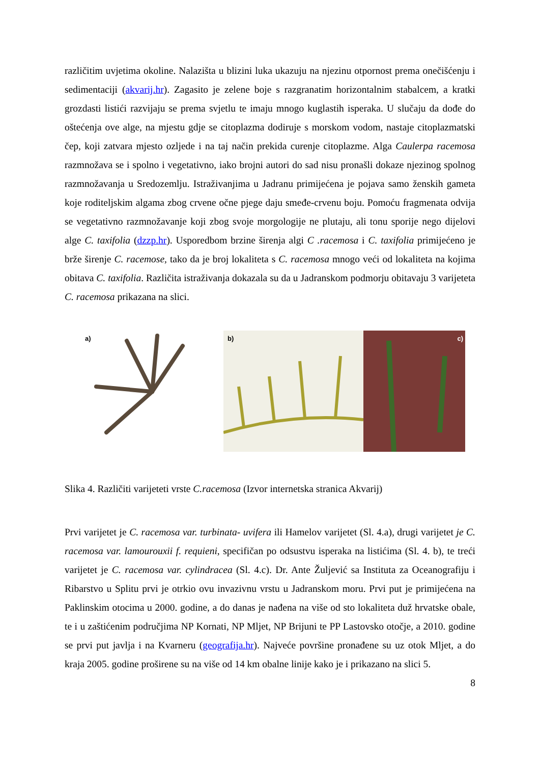različitim uvjetima okoline. Nalazišta u blizini luka ukazuju na njezinu otpornost prema onečišćenju i sedimentaciji (akvarij.hr). Zagasito je zelene boje s razgranatim horizontalnim stabalcem, a kratki grozdasti listići razvijaju se prema svjetlu te imaju mnogo kuglastih isperaka. U slučaju da dođe do oštećenja ove alge, na mjestu gdje se citoplazma dodiruje s morskom vodom, nastaje citoplazmatski čep, koji zatvara mjesto ozljede i na taj način prekida curenje citoplazme. Alga Caulerpa racemosa razmnožava se i spolno i vegetativno, iako brojni autori do sad nisu pronašli dokaze njezinog spolnog razmnožavanja u Sredozemlju. Istraživanjima u Jadranu primijećena je pojava samo ženskih gameta koje roditeljskim algama zbog crvene očne pjege daju smeđe-crvenu boju. Pomoću fragmenata odvija se vegetativno razmnožavanje koji zbog svoje morgologije ne plutaju, ali tonu sporije nego dijelovi alge C. taxifolia (dzzp.hr). Usporedbom brzine širenja algi C .racemosa i C. taxifolia primijećeno je brže širenje C. racemose, tako da je broj lokaliteta s C. racemosa mnogo veći od lokaliteta na kojima obitava C. taxifolia. Različita istraživanja dokazala su da u Jadranskom podmorju obitavaju 3 varijeteta C. racemosa prikazana na slici.
a)
b)
c)
Slika 4. Različiti varijeteti vrste C.racemosa (Izvor internetska stranica Akvarij)
Prvi varijetet je C. racemosa var. turbinata- uvifera ili Hamelov varijetet (Sl. 4.a), drugi varijetet je C. racemosa var. lamourouxii f. requieni, specifičan po odsustvu isperaka na listićima (Sl. 4. b), te treći varijetet je C. racemosa var. cylindracea (Sl. 4.c). Dr. Ante Žuljević sa Instituta za Oceanografiju i Ribarstvo u Splitu prvi je otrkio ovu invazivnu vrstu u Jadranskom moru. Prvi put je primijećena na Paklinskim otocima u 2000. godine, a do danas je nađena na više od sto lokaliteta duž hrvatske obale, te i u zaštićenim područjima NP Kornati, NP Mljet, NP Brijuni te PP Lastovsko otočje, a 2010. godine se prvi put javlja i na Kvarneru (geografija.hr). Najveće površine pronađene su uz otok Mljet, a do kraja 2005. godine proširene su na više od 14 km obalne linije kako je i prikazano na slici 5.
8